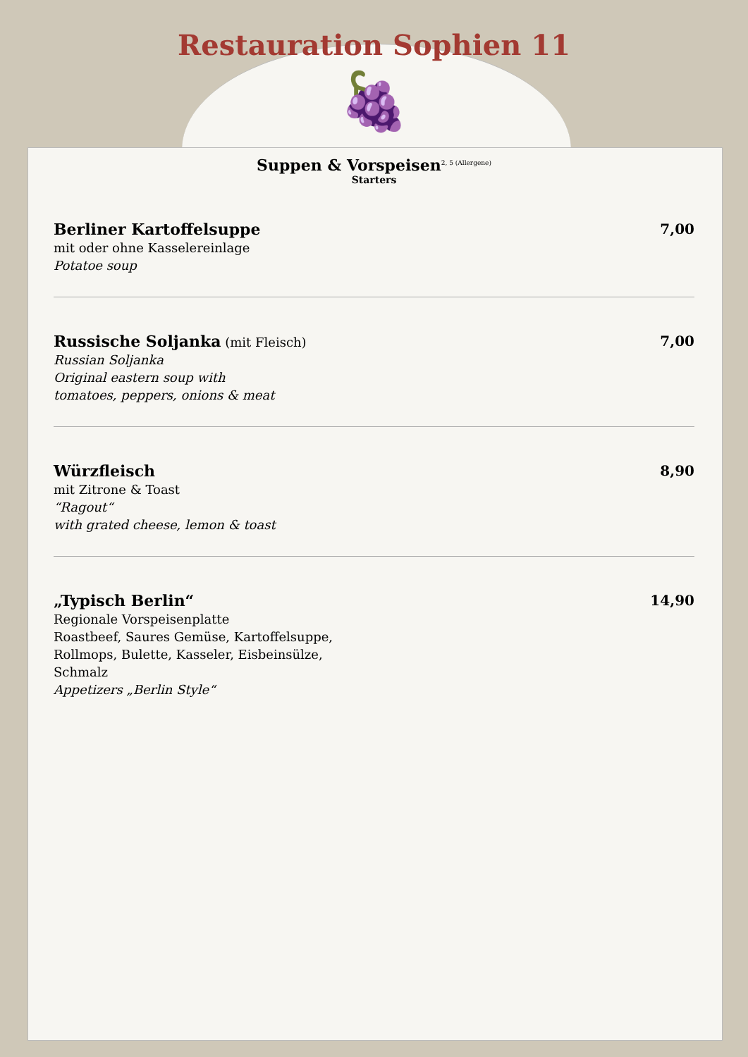Restauration Sophien 11
🍇
Suppen & Vorspeisen<sup>2, 5 (Allergene)</sup>
Starters
Berliner Kartoffelsuppe
mit oder ohne Kasselereinlage
Potatoe soup
7,00
Russische Soljanka (mit Fleisch)
Russian Soljanka
Original eastern soup with
tomatoes, peppers, onions & meat
7,00
Würzfleisch
mit Zitrone & Toast
“Ragout“with grated cheese, lemon & toast
8,90
„Typisch Berlin“
Regionale Vorspeisenplatte
Roastbeef, Saures Gemüse, Kartoffelsuppe,
Rollmops, Bulette, Kasseler, Eisbeinsülze,
Schmalz
Appetizers „Berlin Style“
14,90